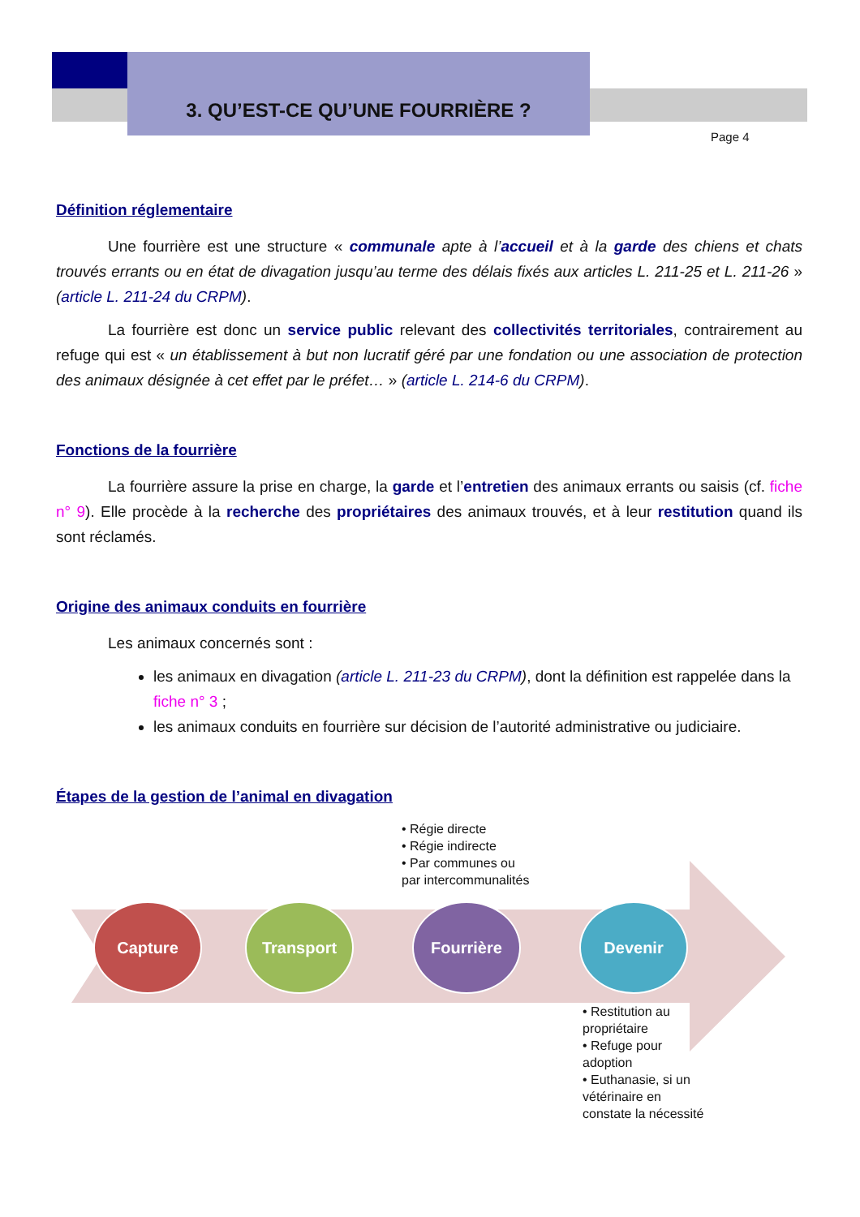3. QU’EST-CE QU’UNE FOURRIÈRE ?
Page 4
Définition réglementaire
Une fourrière est une structure « communale apte à l’accueil et à la garde des chiens et chats trouvés errants ou en état de divagation jusqu’au terme des délais fixés aux articles L. 211-25 et L. 211-26 » (article L. 211-24 du CRPM).
La fourrière est donc un service public relevant des collectivités territoriales, contrairement au refuge qui est « un établissement à but non lucratif géré par une fondation ou une association de protection des animaux désignée à cet effet par le préfet… » (article L. 214-6 du CRPM).
Fonctions de la fourrière
La fourrière assure la prise en charge, la garde et l’entretien des animaux errants ou saisis (cf. fiche n° 9). Elle procède à la recherche des propriétaires des animaux trouvés, et à leur restitution quand ils sont réclamés.
Origine des animaux conduits en fourrière
Les animaux concernés sont :
les animaux en divagation (article L. 211-23 du CRPM), dont la définition est rappelée dans la fiche n° 3 ;
les animaux conduits en fourrière sur décision de l’autorité administrative ou judiciaire.
Étapes de la gestion de l’animal en divagation
• Régie directe
• Régie indirecte
• Par communes ou
par intercommunalités
Capture Transport Fourrière Devenir
• Restitution au
propriétaire
• Refuge pour
adoption
• Euthanasie, si un
vétérinaire en
constate la nécessité